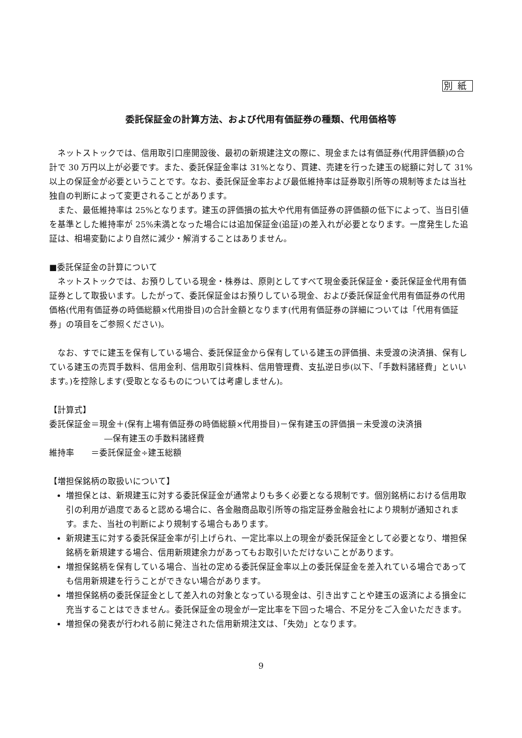別紙
委託保証金の計算方法、および代用有価証券の種類、代用価格等
ネットストックでは、信用取引口座開設後、最初の新規建注文の際に、現金または有価証券(代用評価額)の合計で 30 万円以上が必要です。また、委託保証金率は 31%となり、買建、売建を行った建玉の総額に対して 31%以上の保証金が必要ということです。なお、委託保証金率および最低維持率は証券取引所等の規制等または当社独自の判断によって変更されることがあります。
また、最低維持率は 25%となります。建玉の評価損の拡大や代用有価証券の評価額の低下によって、当日引値を基準とした維持率が 25%未満となった場合には追加保証金(追証)の差入れが必要となります。一度発生した追証は、相場変動により自然に減少・解消することはありません。
■委託保証金の計算について
ネットストックでは、お預りしている現金・株券は、原則としてすべて現金委託保証金・委託保証金代用有価証券として取扱います。したがって、委託保証金はお預りしている現金、および委託保証金代用有価証券の代用価格(代用有価証券の時価総額×代用掛目)の合計金額となります(代用有価証券の詳細については「代用有価証券」の項目をご参照ください)。
なお、すでに建玉を保有している場合、委託保証金から保有している建玉の評価損、未受渡の決済損、保有している建玉の売買手数料、信用金利、信用取引貸株料、信用管理費、支払逆日歩(以下、「手数料諸経費」といいます。)を控除します(受取となるものについては考慮しません)。
【計算式】
委託保証金＝現金＋(保有上場有価証券の時価総額×代用掛目)－保有建玉の評価損－未受渡の決済損
―保有建玉の手数料諸経費
維持率　　＝委託保証金÷建玉総額
【増担保銘柄の取扱いについて】
増担保とは、新規建玉に対する委託保証金が通常よりも多く必要となる規制です。個別銘柄における信用取引の利用が過度であると認める場合に、各金融商品取引所等の指定証券金融会社により規制が通知されます。また、当社の判断により規制する場合もあります。
新規建玉に対する委託保証金率が引上げられ、一定比率以上の現金が委託保証金として必要となり、増担保銘柄を新規建する場合、信用新規建余力があってもお取引いただけないことがあります。
増担保銘柄を保有している場合、当社の定める委託保証金率以上の委託保証金を差入れている場合であっても信用新規建を行うことができない場合があります。
増担保銘柄の委託保証金として差入れの対象となっている現金は、引き出すことや建玉の返済による損金に充当することはできません。委託保証金の現金が一定比率を下回った場合、不足分をご入金いただきます。
増担保の発表が行われる前に発注された信用新規注文は、「失効」となります。
9